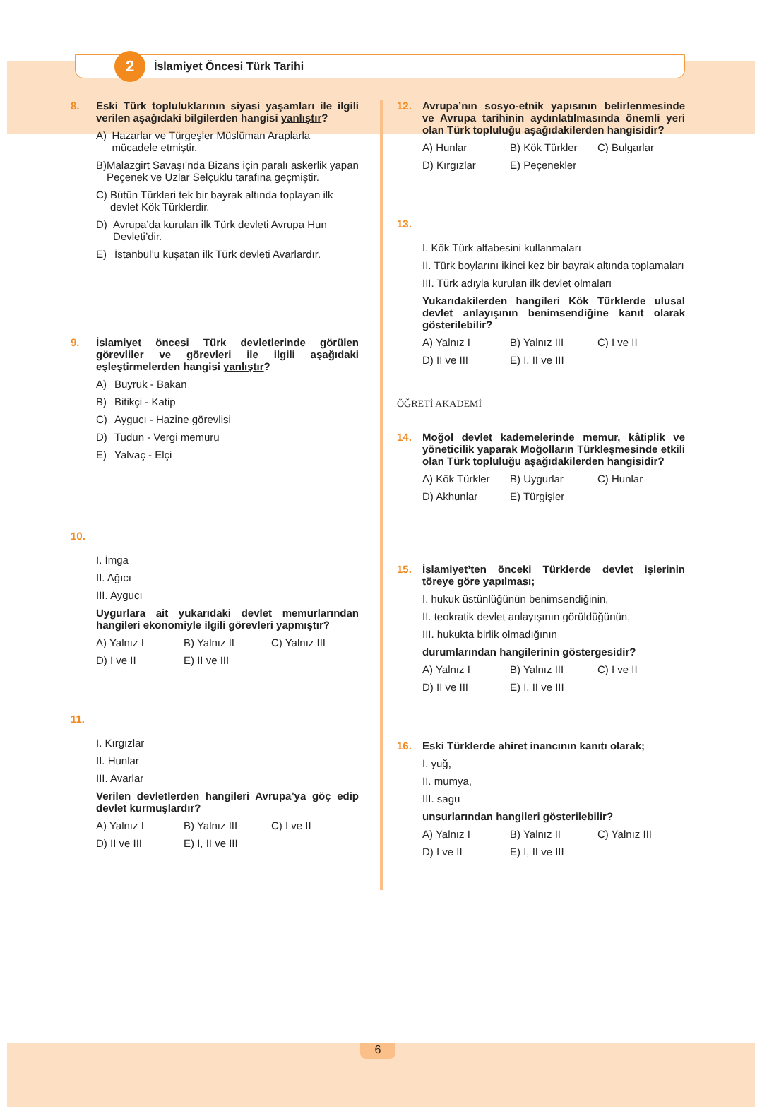2
İslamiyet Öncesi Türk Tarihi
8. Eski Türk topluluklarının siyasi yaşamları ile ilgili verilen aşağıdaki bilgilerden hangisi yanlıştır?
A) Hazarlar ve Türgeşler Müslüman Araplarla mücadele etmiştir.
B) Malazgirt Savaşı’nda Bizans için paralı askerlik yapan Peçenek ve Uzlar Selçuklu tarafına geçmiştir.
C) Bütün Türkleri tek bir bayrak altında toplayan ilk devlet Kök Türklerdir.
D) Avrupa’da kurulan ilk Türk devleti Avrupa Hun Devleti’dir.
E) İstanbul’u kuşatan ilk Türk devleti Avarlardır.
9. İslamiyet öncesi Türk devletlerinde görülen görevliler ve görevleri ile ilgili aşağıdaki eşleştirmelerden hangisi yanlıştır?
A) Buyruk - Bakan
B) Bitikçi - Katip
C) Aygucı - Hazine görevlisi
D) Tudun - Vergi memuru
E) Yalvaç - Elçi
10.
I. İmga
II. Ağıcı
III. Aygucı
Uygurlara ait yukarıdaki devlet memurlarından hangileri ekonomiyle ilgili görevleri yapmıştır?
A) Yalnız I B) Yalnız II C) Yalnız III D) I ve II E) II ve III
11.
I. Kırgızlar
II. Hunlar
III. Avarlar
Verilen devletlerden hangileri Avrupa’ya göç edip devlet kurmuşlardır?
A) Yalnız I B) Yalnız III C) I ve II D) II ve III E) I, II ve III
12. Avrupa’nın sosyo-etnik yapısının belirlenmesinde ve Avrupa tarihinin aydınlatılmasında önemli yeri olan Türk topluluğu aşağıdakilerden hangisidir?
A) Hunlar B) Kök Türkler C) Bulgarlar D) Kırgızlar E) Peçenekler
13.
I. Kök Türk alfabesini kullanmaları
II. Türk boylarını ikinci kez bir bayrak altında toplamaları
III. Türk adıyla kurulan ilk devlet olmaları
Yukarıdakilerden hangileri Kök Türklerde ulusal devlet anlayışının benimsendiğine kanıt olarak gösterilebilir?
A) Yalnız I B) Yalnız III C) I ve II D) II ve III E) I, II ve III
ÖĞRETİ AKADEMİ
14. Moğol devlet kademelerinde memur, kâtiplik ve yöneticilik yaparak Moğolların Türkleşmesinde etkili olan Türk topluluğu aşağıdakilerden hangisidir?
A) Kök Türkler B) Uygurlar C) Hunlar D) Akhunlar E) Türgişler
15. İslamiyet’ten önceki Türklerde devlet işlerinin töreye göre yapılması;
I. hukuk üstünlüğünün benimsendiğinin,
II. teokratik devlet anlayışının görüldüğünün,
III. hukukta birlik olmadığının
durumlarından hangilerinin göstergesidir?
A) Yalnız I B) Yalnız III C) I ve II D) II ve III E) I, II ve III
16. Eski Türklerde ahiret inancının kanıtı olarak;
I. yuğ,
II. mumya,
III. sagu
unsurlarından hangileri gösterilebilir?
A) Yalnız I B) Yalnız II C) Yalnız III D) I ve II E) I, II ve III
6